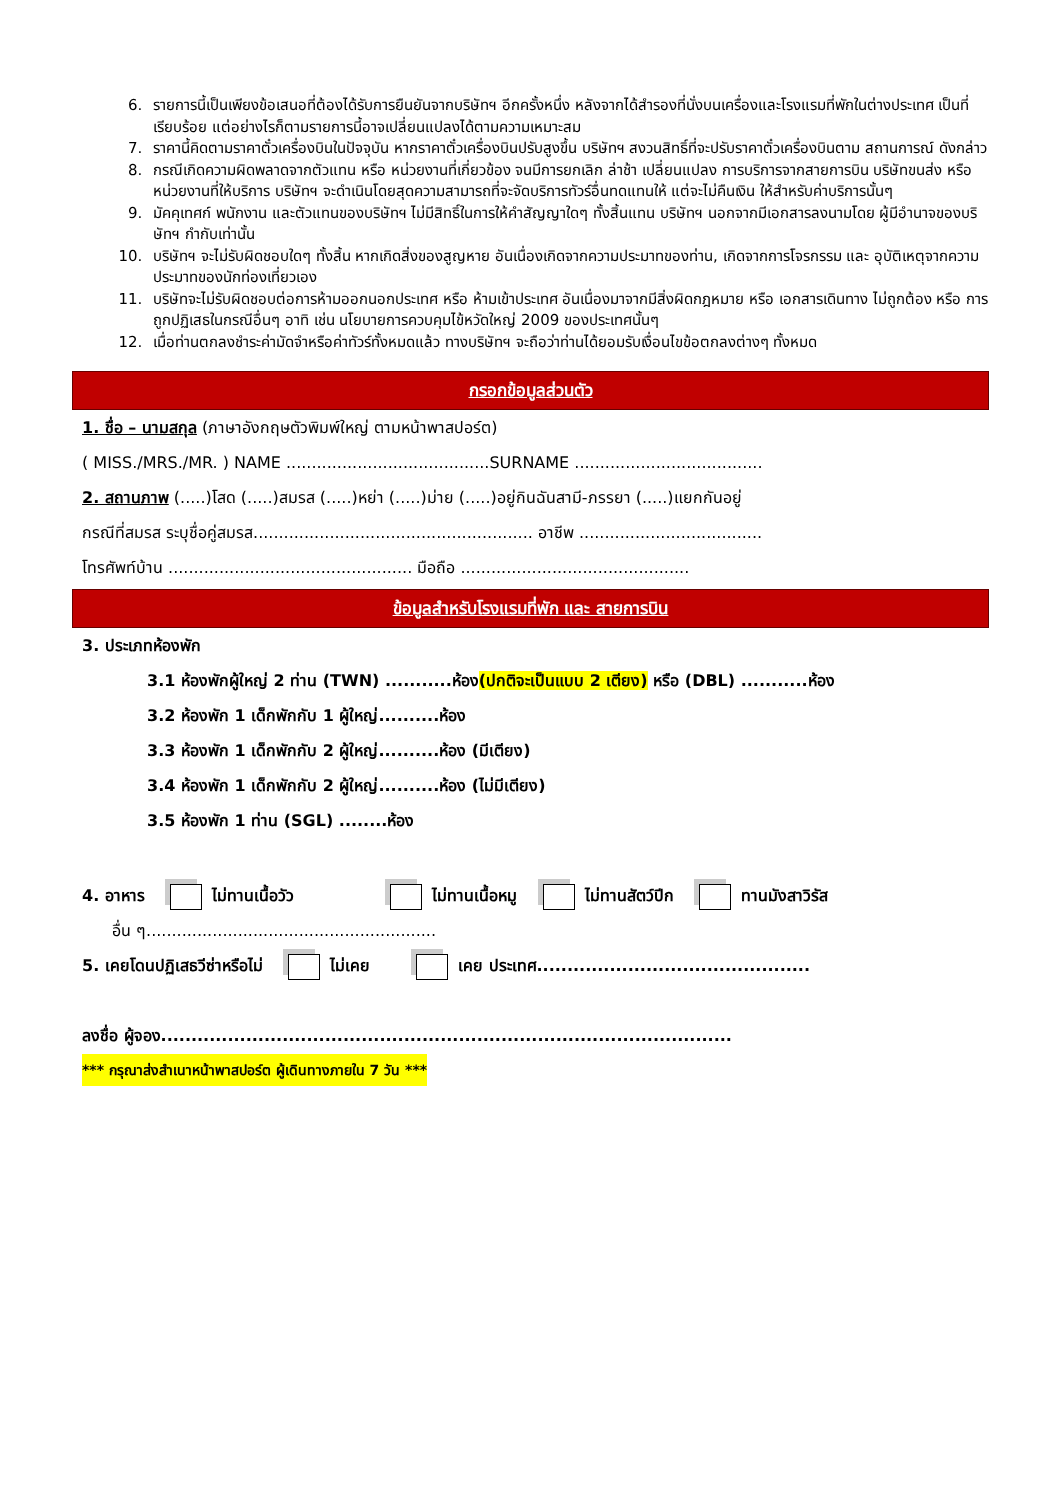6. รายการนี้เป็นเพียงข้อเสนอที่ต้องได้รับการยืนยันจากบริษัทฯ อีกครั้งหนึ่ง หลังจากได้สำรองที่นั่งบนเครื่องและโรงแรมที่พักในต่างประเทศ เป็นที่เรียบร้อย แต่อย่างไรก็ตามรายการนี้อาจเปลี่ยนแปลงได้ตามความเหมาะสม
7. ราคานี้คิดตามราคาตั๋วเครื่องบินในปัจจุบัน หากราคาตั๋วเครื่องบินปรับสูงขึ้น บริษัทฯ สงวนสิทธิ์ที่จะปรับราคาตั๋วเครื่องบินตาม สถานการณ์ ดังกล่าว
8. กรณีเกิดความผิดพลาดจากตัวแทน หรือ หน่วยงานที่เกี่ยวข้อง จนมีการยกเลิก ล่าช้า เปลี่ยนแปลง การบริการจากสายการบิน บริษัทขนส่ง หรือ หน่วยงานที่ให้บริการ บริษัทฯ จะดำเนินโดยสุดความสามารถที่จะจัดบริการทัวร์อื่นทดแทนให้ แต่จะไม่คืนเงิน ให้สำหรับค่าบริการนั้นๆ
9. มัคคุเทศก์ พนักงาน และตัวแทนของบริษัทฯ ไม่มีสิทธิ์ในการให้คำสัญญาใดๆ ทั้งสิ้นแทน บริษัทฯ นอกจากมีเอกสารลงนามโดย ผู้มีอำนาจของบริษัทฯ กำกับเท่านั้น
10. บริษัทฯ จะไม่รับผิดชอบใดๆ ทั้งสิ้น หากเกิดสิ่งของสูญหาย อันเนื่องเกิดจากความประมาทของท่าน, เกิดจากการโจรกรรม และ อุบัติเหตุจากความประมาทของนักท่องเที่ยวเอง
11. บริษัทจะไม่รับผิดชอบต่อการห้ามออกนอกประเทศ หรือ ห้ามเข้าประเทศ อันเนื่องมาจากมีสิ่งผิดกฎหมาย หรือ เอกสารเดินทาง ไม่ถูกต้อง หรือ การถูกปฏิเสธในกรณีอื่นๆ อาทิ เช่น นโยบายการควบคุมไข้หวัดใหญ่ 2009 ของประเทศนั้นๆ
12. เมื่อท่านตกลงชำระค่ามัดจำหรือค่าทัวร์ทั้งหมดแล้ว ทางบริษัทฯ จะถือว่าท่านได้ยอมรับเงื่อนไขข้อตกลงต่างๆ ทั้งหมด
กรอกข้อมูลส่วนตัว
1. ชื่อ – นามสกุล (ภาษาอังกฤษตัวพิมพ์ใหญ่ ตามหน้าพาสปอร์ต)
( MISS./MRS./MR. ) NAME ........................................SURNAME .....................................
2. สถานภาพ (.....)โสด (.....)สมรส (.....)หย่า (.....)ม่าย (.....)อยู่กินฉันสามี-ภรรยา (.....)แยกกันอยู่
กรณีที่สมรส ระบุชื่อคู่สมรส....................................................... อาชีพ ....................................
โทรศัพท์บ้าน ................................................ มือถือ .............................................
ข้อมูลสำหรับโรงแรมที่พัก และ สายการบิน
3. ประเภทห้องพัก
3.1 ห้องพักผู้ใหญ่ 2 ท่าน (TWN) ...........ห้อง(ปกติจะเป็นแบบ 2 เตียง) หรือ (DBL) ...........ห้อง
3.2 ห้องพัก 1 เด็กพักกับ 1 ผู้ใหญ่..........ห้อง
3.3 ห้องพัก 1 เด็กพักกับ 2 ผู้ใหญ่..........ห้อง (มีเตียง)
3.4 ห้องพัก 1 เด็กพักกับ 2 ผู้ใหญ่..........ห้อง (ไม่มีเตียง)
3.5 ห้องพัก 1 ท่าน (SGL) ........ห้อง
4. อาหาร ไม่ทานเนื้อวัว ไม่ทานเนื้อหมู ไม่ทานสัตว์ปีก ทานมังสาวิรัส
อื่น ๆ.........................................................
5. เคยโดนปฏิเสธวีซ่าหรือไม่ ไม่เคย เคย ประเทศ.............................................
ลงชื่อ ผู้จอง..............................................................................................
*** กรุณาส่งสำเนาหน้าพาสปอร์ต ผู้เดินทางภายใน 7 วัน ***